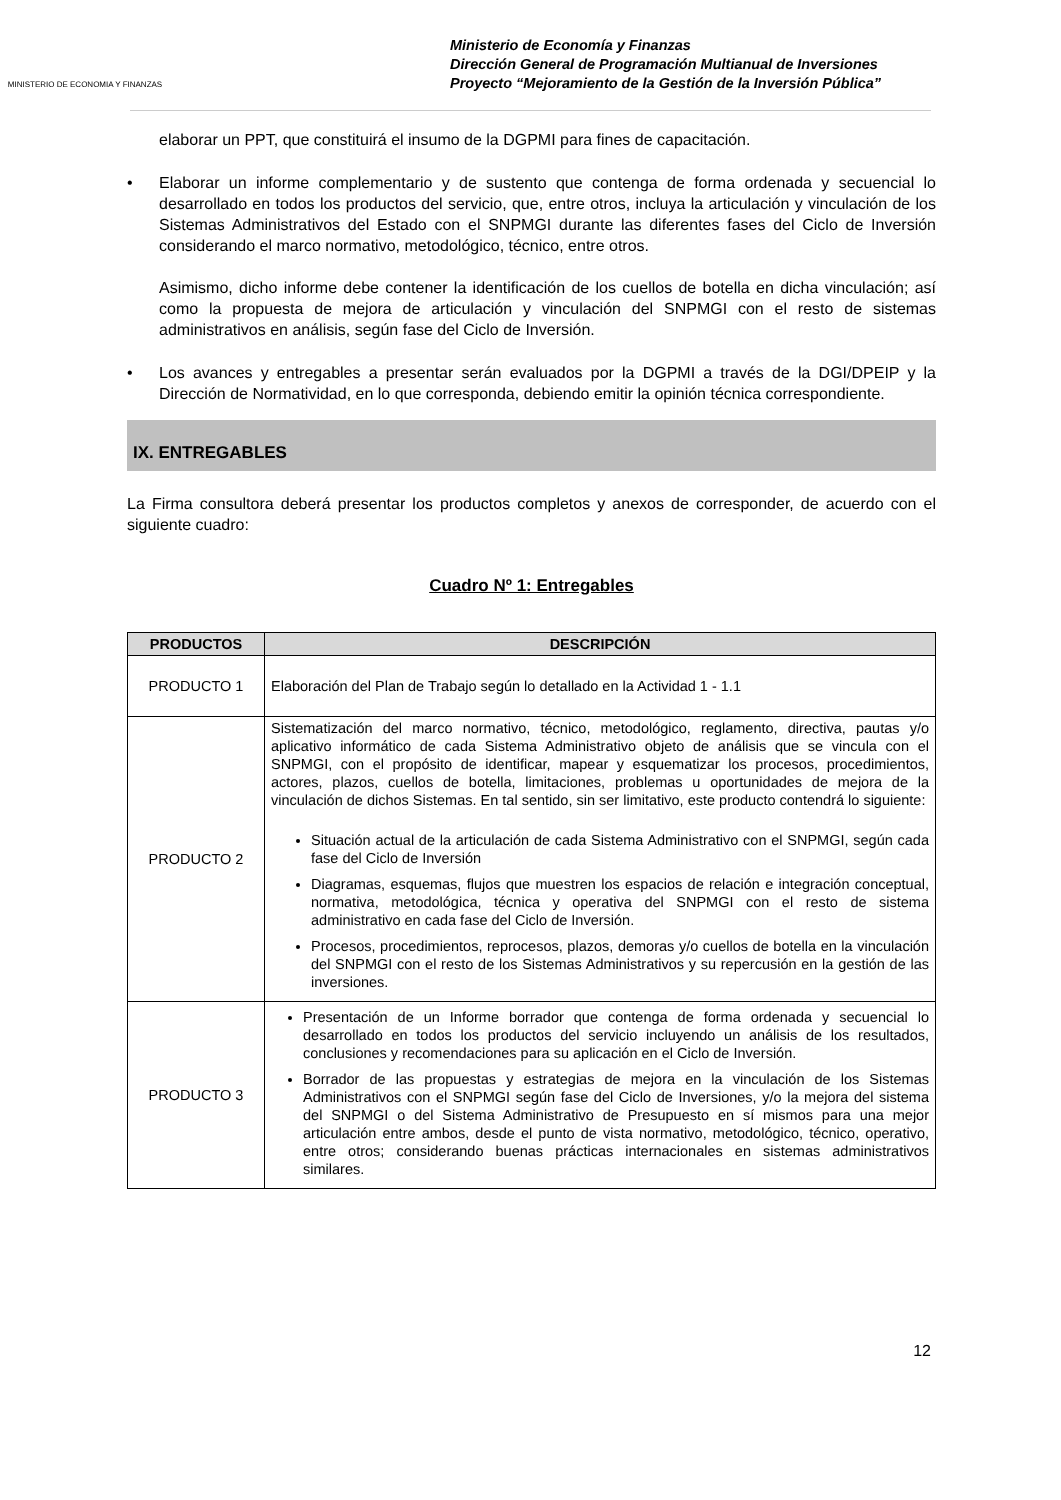MINISTERIO DE ECONOMIA Y FINANZAS
Ministerio de Economía y Finanzas
Dirección General de Programación Multianual de Inversiones
Proyecto “Mejoramiento de la Gestión de la Inversión Pública”
elaborar un PPT, que constituirá el insumo de la DGPMI para fines de capacitación.
• Elaborar un informe complementario y de sustento que contenga de forma ordenada y secuencial lo desarrollado en todos los productos del servicio, que, entre otros, incluya la articulación y vinculación de los Sistemas Administrativos del Estado con el SNPMGI durante las diferentes fases del Ciclo de Inversión considerando el marco normativo, metodológico, técnico, entre otros.
Asimismo, dicho informe debe contener la identificación de los cuellos de botella en dicha vinculación; así como la propuesta de mejora de articulación y vinculación del SNPMGI con el resto de sistemas administrativos en análisis, según fase del Ciclo de Inversión.
• Los avances y entregables a presentar serán evaluados por la DGPMI a través de la DGI/DPEIP y la Dirección de Normatividad, en lo que corresponda, debiendo emitir la opinión técnica correspondiente.
IX. ENTREGABLES
La Firma consultora deberá presentar los productos completos y anexos de corresponder, de acuerdo con el siguiente cuadro:
Cuadro Nº 1: Entregables
| PRODUCTOS | DESCRIPCIÓN |
| --- | --- |
| PRODUCTO 1 | Elaboración del Plan de Trabajo según lo detallado en la Actividad 1 - 1.1 |
| PRODUCTO 2 | Sistematización del marco normativo, técnico, metodológico, reglamento, directiva, pautas y/o aplicativo informático de cada Sistema Administrativo objeto de análisis que se vincula con el SNPMGI, con el propósito de identificar, mapear y esquematizar los procesos, procedimientos, actores, plazos, cuellos de botella, limitaciones, problemas u oportunidades de mejora de la vinculación de dichos Sistemas. En tal sentido, sin ser limitativo, este producto contendrá lo siguiente: Situación actual de la articulación de cada Sistema Administrativo con el SNPMGI, según cada fase del Ciclo de Inversión Diagramas, esquemas, flujos que muestren los espacios de relación e integración conceptual, normativa, metodológica, técnica y operativa del SNPMGI con el resto de sistema administrativo en cada fase del Ciclo de Inversión. Procesos, procedimientos, reprocesos, plazos, demoras y/o cuellos de botella en la vinculación del SNPMGI con el resto de los Sistemas Administrativos y su repercusión en la gestión de las inversiones. |
| PRODUCTO 3 | Presentación de un Informe borrador que contenga de forma ordenada y secuencial lo desarrollado en todos los productos del servicio incluyendo un análisis de los resultados, conclusiones y recomendaciones para su aplicación en el Ciclo de Inversión. Borrador de las propuestas y estrategias de mejora en la vinculación de los Sistemas Administrativos con el SNPMGI según fase del Ciclo de Inversiones, y/o la mejora del sistema del SNPMGI o del Sistema Administrativo de Presupuesto en sí mismos para una mejor articulación entre ambos, desde el punto de vista normativo, metodológico, técnico, operativo, entre otros; considerando buenas prácticas internacionales en sistemas administrativos similares. |
12